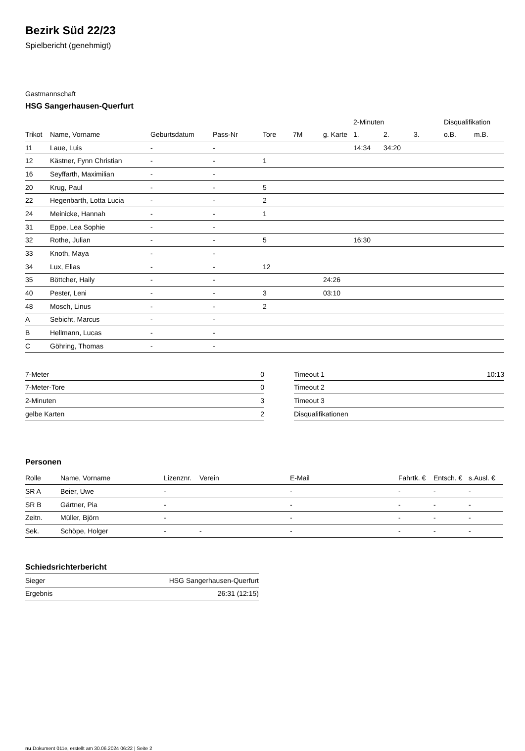Bezirk Süd 22/23
Spielbericht (genehmigt)
Gastmannschaft
HSG Sangerhausen-Querfurt
| | | | | | | | 2-Minuten | | | Disqualifikation | |
| --- | --- | --- | --- | --- | --- | --- | --- | --- | --- | --- | --- |
| Trikot | Name, Vorname | Geburtsdatum | Pass-Nr | Tore | 7M | g. Karte | 1. | 2. | 3. | o.B. | m.B. |
| 11 | Laue, Luis | - | - | | | | 14:34 | 34:20 | | | |
| 12 | Kästner, Fynn Christian | - | - | 1 | | | | | | | |
| 16 | Seyffarth, Maximilian | - | - | | | | | | | | |
| 20 | Krug, Paul | - | - | 5 | | | | | | | |
| 22 | Hegenbarth, Lotta Lucia | - | - | 2 | | | | | | | |
| 24 | Meinicke, Hannah | - | - | 1 | | | | | | | |
| 31 | Eppe, Lea Sophie | - | - | | | | | | | | |
| 32 | Rothe, Julian | - | - | 5 | | | 16:30 | | | | |
| 33 | Knoth, Maya | - | - | | | | | | | | |
| 34 | Lux, Elias | - | - | 12 | | | | | | | |
| 35 | Böttcher, Haily | - | - | | | 24:26 | | | | | |
| 40 | Pester, Leni | - | - | 3 | | 03:10 | | | | | |
| 48 | Mosch, Linus | - | - | 2 | | | | | | | |
| A | Sebicht, Marcus | - | - | | | | | | | | |
| B | Hellmann, Lucas | - | - | | | | | | | | |
| C | Göhring, Thomas | - | - | | | | | | | | |
| 7-Meter | 0 |
| 7-Meter-Tore | 0 |
| 2-Minuten | 3 |
| gelbe Karten | 2 |
| Timeout 1 | 10:13 |
| Timeout 2 | |
| Timeout 3 | |
| Disqualifikationen | |
Personen
| Rolle | Name, Vorname | Lizenznr. | Verein | E-Mail | Fahrtk. € | Entsch. € | s.Ausl. € |
| --- | --- | --- | --- | --- | --- | --- | --- |
| SR A | Beier, Uwe | - | | - | - | - | - |
| SR B | Gärtner, Pia | - | | - | - | - | - |
| Zeitn. | Müller, Björn | - | | - | - | - | - |
| Sek. | Schöpe, Holger | - | - | - | - | - | - |
Schiedsrichterbericht
| Sieger | HSG Sangerhausen-Querfurt |
| Ergebnis | 26:31 (12:15) |
nu.Dokument 011e, erstellt am 30.06.2024 06:22 | Seite 2